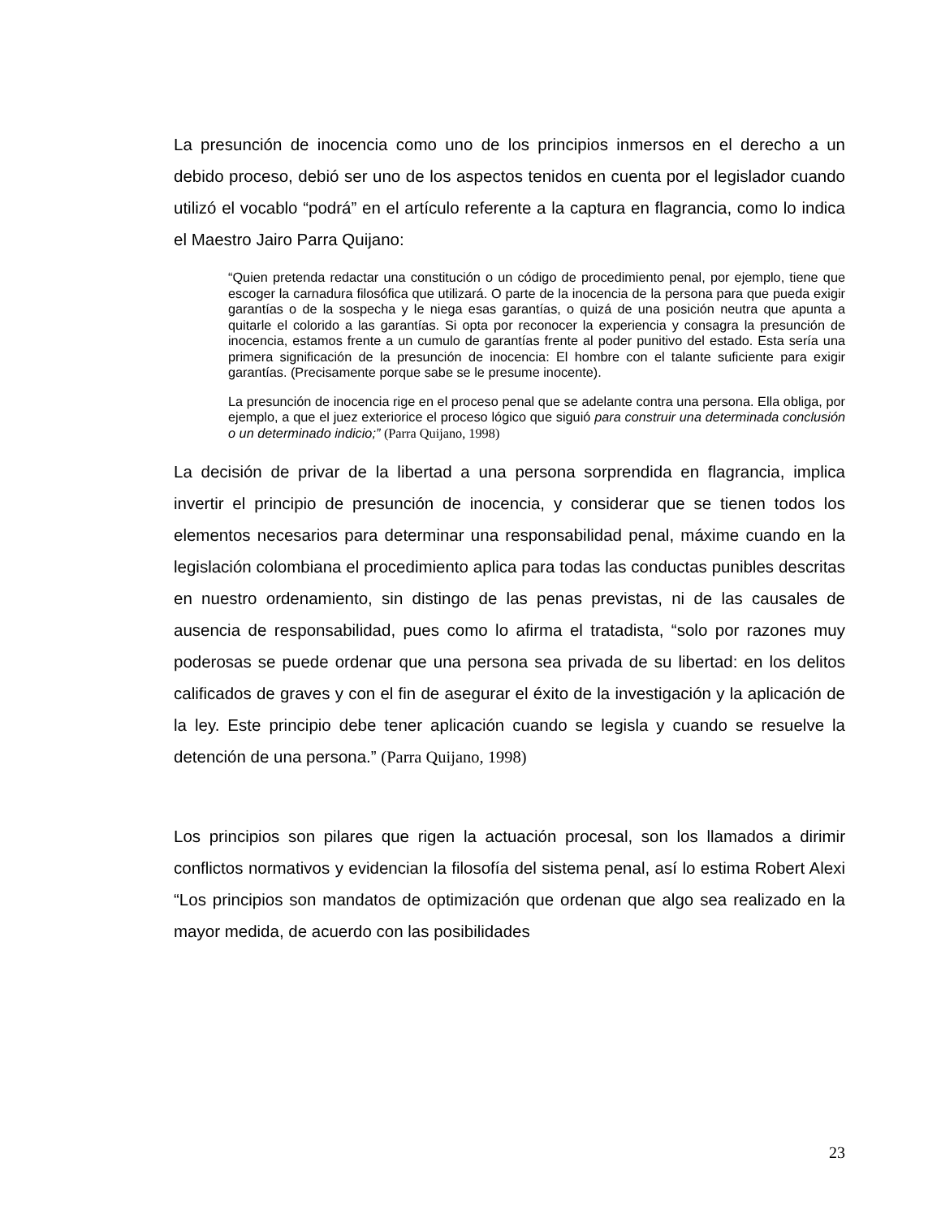La presunción de inocencia como uno de los principios inmersos en el derecho a un debido proceso, debió ser uno de los aspectos tenidos en cuenta por el legislador cuando utilizó el vocablo “podrá” en el artículo referente a la captura en flagrancia, como lo indica el Maestro Jairo Parra Quijano:
“Quien pretenda redactar una constitución o un código de procedimiento penal, por ejemplo, tiene que escoger la carnadura filosófica que utilizará. O parte de la inocencia de la persona para que pueda exigir garantías o de la sospecha y le niega esas garantías, o quizá de una posición neutra que apunta a quitarle el colorido a las garantías. Si opta por reconocer la experiencia y consagra la presunción de inocencia, estamos frente a un cumulo de garantías frente al poder punitivo del estado. Esta sería una primera significación de la presunción de inocencia: El hombre con el talante suficiente para exigir garantías. (Precisamente porque sabe se le presume inocente).
La presunción de inocencia rige en el proceso penal que se adelante contra una persona. Ella obliga, por ejemplo, a que el juez exteriorice el proceso lógico que siguió para construir una determinada conclusión o un determinado indicio;” (Parra Quijano, 1998)
La decisión de privar de la libertad a una persona sorprendida en flagrancia, implica invertir el principio de presunción de inocencia, y considerar que se tienen todos los elementos necesarios para determinar una responsabilidad penal, máxime cuando en la legislación colombiana el procedimiento aplica para todas las conductas punibles descritas en nuestro ordenamiento, sin distingo de las penas previstas, ni de las causales de ausencia de responsabilidad, pues como lo afirma el tratadista, “solo por razones muy poderosas se puede ordenar que una persona sea privada de su libertad: en los delitos calificados de graves y con el fin de asegurar el éxito de la investigación y la aplicación de la ley. Este principio debe tener aplicación cuando se legisla y cuando se resuelve la detención de una persona.” (Parra Quijano, 1998)
Los principios son pilares que rigen la actuación procesal, son los llamados a dirimir conflictos normativos y evidencian la filosofía del sistema penal, así lo estima Robert Alexi “Los principios son mandatos de optimización que ordenan que algo sea realizado en la mayor medida, de acuerdo con las posibilidades
23